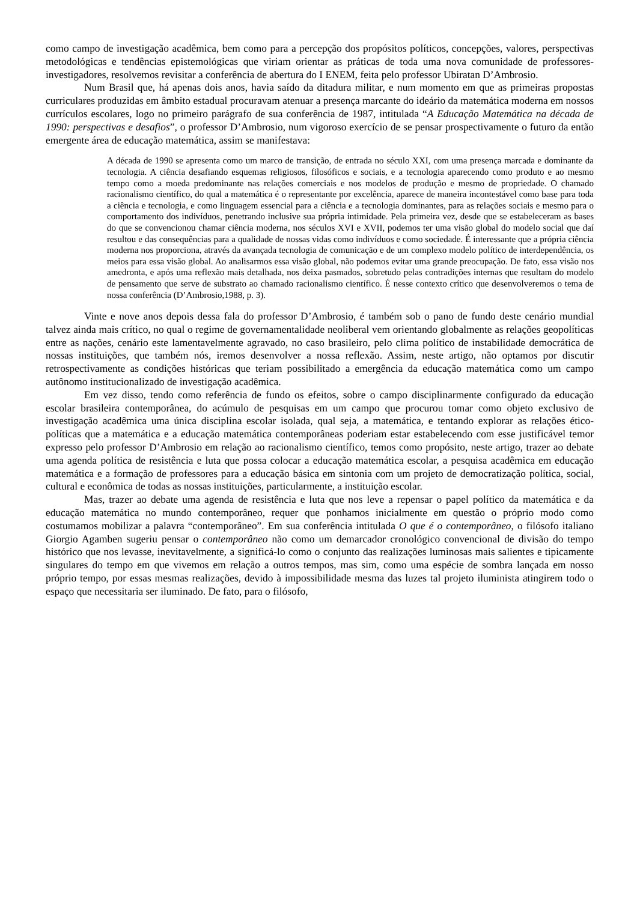como campo de investigação acadêmica, bem como para a percepção dos propósitos políticos, concepções, valores, perspectivas metodológicas e tendências epistemológicas que viriam orientar as práticas de toda uma nova comunidade de professores-investigadores, resolvemos revisitar a conferência de abertura do I ENEM, feita pelo professor Ubiratan D’Ambrosio.
Num Brasil que, há apenas dois anos, havia saído da ditadura militar, e num momento em que as primeiras propostas curriculares produzidas em âmbito estadual procuravam atenuar a presença marcante do ideário da matemática moderna em nossos currículos escolares, logo no primeiro parágrafo de sua conferência de 1987, intitulada “A Educação Matemática na década de 1990: perspectivas e desafios”, o professor D’Ambrosio, num vigoroso exercício de se pensar prospectivamente o futuro da então emergente área de educação matemática, assim se manifestava:
A década de 1990 se apresenta como um marco de transição, de entrada no século XXI, com uma presença marcada e dominante da tecnologia. A ciência desafiando esquemas religiosos, filosóficos e sociais, e a tecnologia aparecendo como produto e ao mesmo tempo como a moeda predominante nas relações comerciais e nos modelos de produção e mesmo de propriedade. O chamado racionalismo científico, do qual a matemática é o representante por excelência, aparece de maneira incontestável como base para toda a ciência e tecnologia, e como linguagem essencial para a ciência e a tecnologia dominantes, para as relações sociais e mesmo para o comportamento dos indivíduos, penetrando inclusive sua própria intimidade. Pela primeira vez, desde que se estabeleceram as bases do que se convencionou chamar ciência moderna, nos séculos XVI e XVII, podemos ter uma visão global do modelo social que daí resultou e das consequências para a qualidade de nossas vidas como indivíduos e como sociedade. É interessante que a própria ciência moderna nos proporciona, através da avançada tecnologia de comunicação e de um complexo modelo político de interdependência, os meios para essa visão global. Ao analisarmos essa visão global, não podemos evitar uma grande preocupação. De fato, essa visão nos amedronta, e após uma reflexão mais detalhada, nos deixa pasmados, sobretudo pelas contradições internas que resultam do modelo de pensamento que serve de substrato ao chamado racionalismo científico. É nesse contexto crítico que desenvolveremos o tema de nossa conferência (D’Ambrosio,1988, p. 3).
Vinte e nove anos depois dessa fala do professor D’Ambrosio, é também sob o pano de fundo deste cenário mundial talvez ainda mais crítico, no qual o regime de governamentalidade neoliberal vem orientando globalmente as relações geopolíticas entre as nações, cenário este lamentavelmente agravado, no caso brasileiro, pelo clima político de instabilidade democrática de nossas instituições, que também nós, iremos desenvolver a nossa reflexão. Assim, neste artigo, não optamos por discutir retrospectivamente as condições históricas que teriam possibilitado a emergência da educação matemática como um campo autônomo institucionalizado de investigação acadêmica.
Em vez disso, tendo como referência de fundo os efeitos, sobre o campo disciplinarmente configurado da educação escolar brasileira contemporânea, do acúmulo de pesquisas em um campo que procurou tomar como objeto exclusivo de investigação acadêmica uma única disciplina escolar isolada, qual seja, a matemática, e tentando explorar as relações ético-políticas que a matemática e a educação matemática contemporâneas poderiam estar estabelecendo com esse justificável temor expresso pelo professor D’Ambrosio em relação ao racionalismo científico, temos como propósito, neste artigo, trazer ao debate uma agenda política de resistência e luta que possa colocar a educação matemática escolar, a pesquisa acadêmica em educação matemática e a formação de professores para a educação básica em sintonia com um projeto de democratização política, social, cultural e econômica de todas as nossas instituições, particularmente, a instituição escolar.
Mas, trazer ao debate uma agenda de resistência e luta que nos leve a repensar o papel político da matemática e da educação matemática no mundo contemporâneo, requer que ponhamos inicialmente em questão o próprio modo como costumamos mobilizar a palavra “contemporâneo”. Em sua conferência intitulada O que é o contemporâneo, o filósofo italiano Giorgio Agamben sugeriu pensar o contemporâneo não como um demarcador cronológico convencional de divisão do tempo histórico que nos levasse, inevitavelmente, a significá-lo como o conjunto das realizações luminosas mais salientes e tipicamente singulares do tempo em que vivemos em relação a outros tempos, mas sim, como uma espécie de sombra lançada em nosso próprio tempo, por essas mesmas realizações, devido à impossibilidade mesma das luzes tal projeto iluminista atingirem todo o espaço que necessitaria ser iluminado. De fato, para o filósofo,